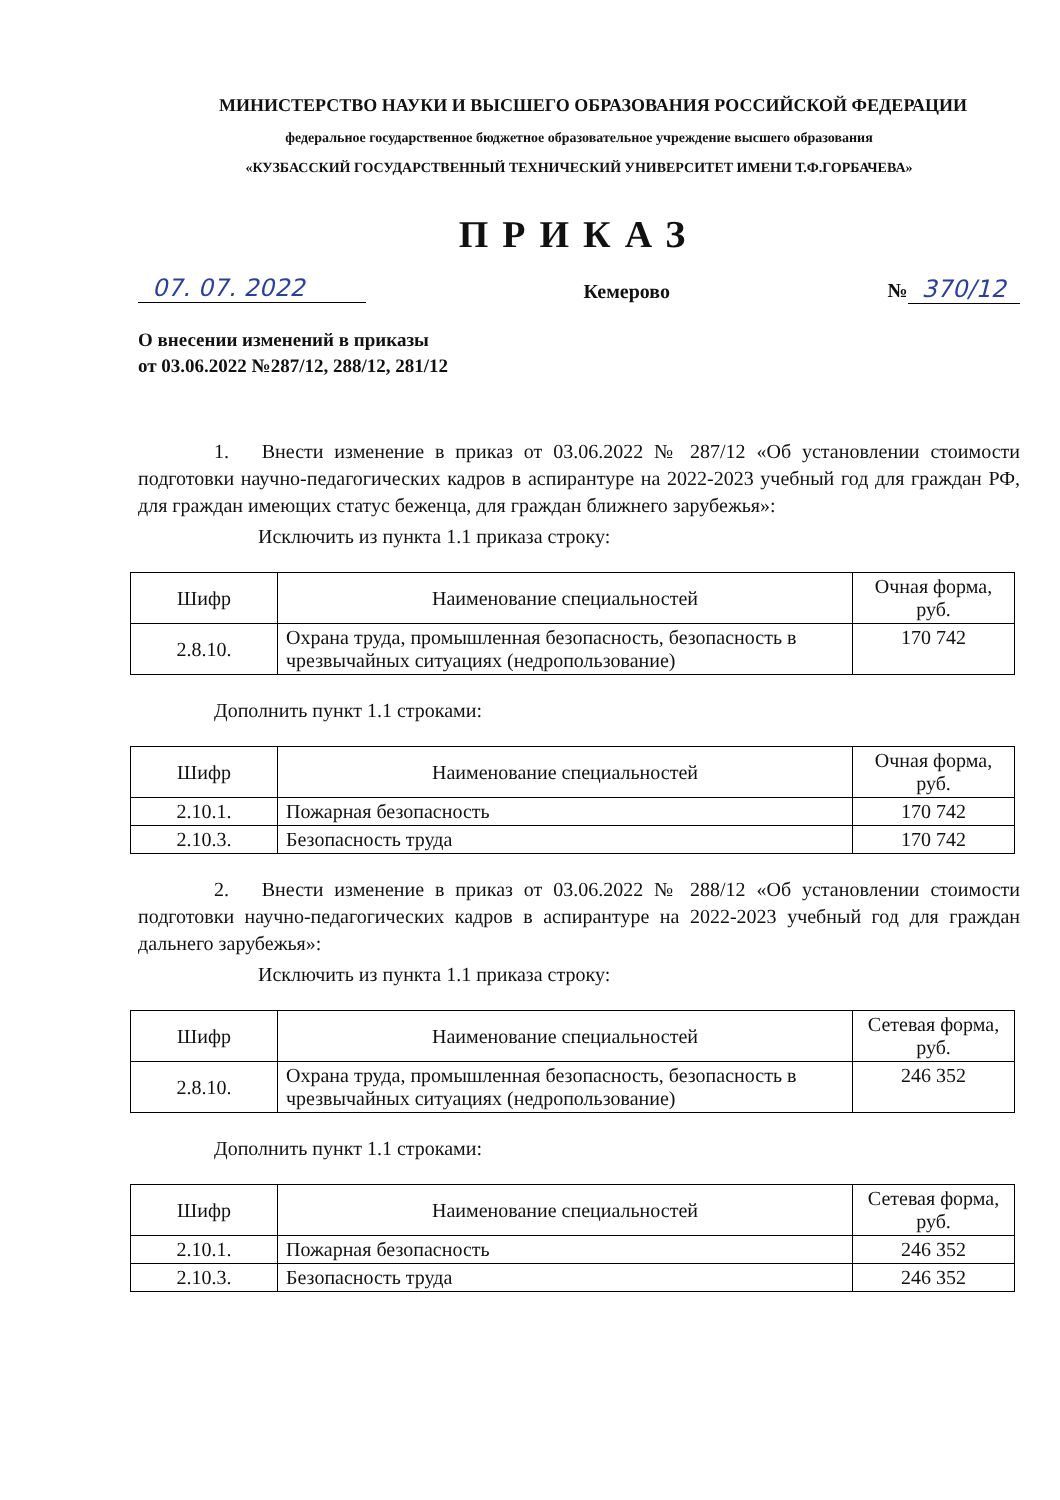МИНИСТЕРСТВО НАУКИ И ВЫСШЕГО ОБРАЗОВАНИЯ РОССИЙСКОЙ ФЕДЕРАЦИИ
федеральное государственное бюджетное образовательное учреждение высшего образования
«КУЗБАССКИЙ ГОСУДАРСТВЕННЫЙ ТЕХНИЧЕСКИЙ УНИВЕРСИТЕТ ИМЕНИ Т.Ф.ГОРБАЧЕВА»
ПРИКАЗ
07. 07. 2022 Кемерово № 370/12
О внесении изменений в приказы
от 03.06.2022 №287/12, 288/12, 281/12
1. Внести изменение в приказ от 03.06.2022 № 287/12 «Об установлении стоимости подготовки научно-педагогических кадров в аспирантуре на 2022-2023 учебный год для граждан РФ, для граждан имеющих статус беженца, для граждан ближнего зарубежья»:
Исключить из пункта 1.1 приказа строку:
| Шифр | Наименование специальностей | Очная форма, руб. |
| --- | --- | --- |
| 2.8.10. | Охрана труда, промышленная безопасность, безопасность в чрезвычайных ситуациях (недропользование) | 170 742 |
Дополнить пункт 1.1 строками:
| Шифр | Наименование специальностей | Очная форма, руб. |
| --- | --- | --- |
| 2.10.1. | Пожарная безопасность | 170 742 |
| 2.10.3. | Безопасность труда | 170 742 |
2. Внести изменение в приказ от 03.06.2022 № 288/12 «Об установлении стоимости подготовки научно-педагогических кадров в аспирантуре на 2022-2023 учебный год для граждан дальнего зарубежья»:
Исключить из пункта 1.1 приказа строку:
| Шифр | Наименование специальностей | Сетевая форма, руб. |
| --- | --- | --- |
| 2.8.10. | Охрана труда, промышленная безопасность, безопасность в чрезвычайных ситуациях (недропользование) | 246 352 |
Дополнить пункт 1.1 строками:
| Шифр | Наименование специальностей | Сетевая форма, руб. |
| --- | --- | --- |
| 2.10.1. | Пожарная безопасность | 246 352 |
| 2.10.3. | Безопасность труда | 246 352 |